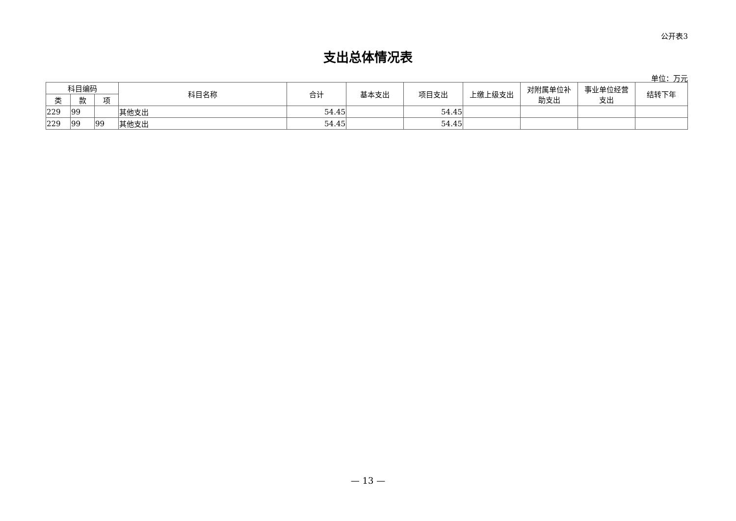公开表3
支出总体情况表
单位：万元
| 科目编码 | | | 科目名称 | 合计 | 基本支出 | 项目支出 | 上缴上级支出 | 对附属单位补 助支出 | 事业单位经营 支出 | 结转下年 |
| --- | --- | --- | --- | --- | --- | --- | --- | --- | --- | --- |
| 类 | 款 | 项 | | | | | | | | |
| 229 | 99 | | 其他支出 | 54.45 | | 54.45 | | | | |
| 229 | 99 | 99 | 其他支出 | 54.45 | | 54.45 | | | | |
— 13 —